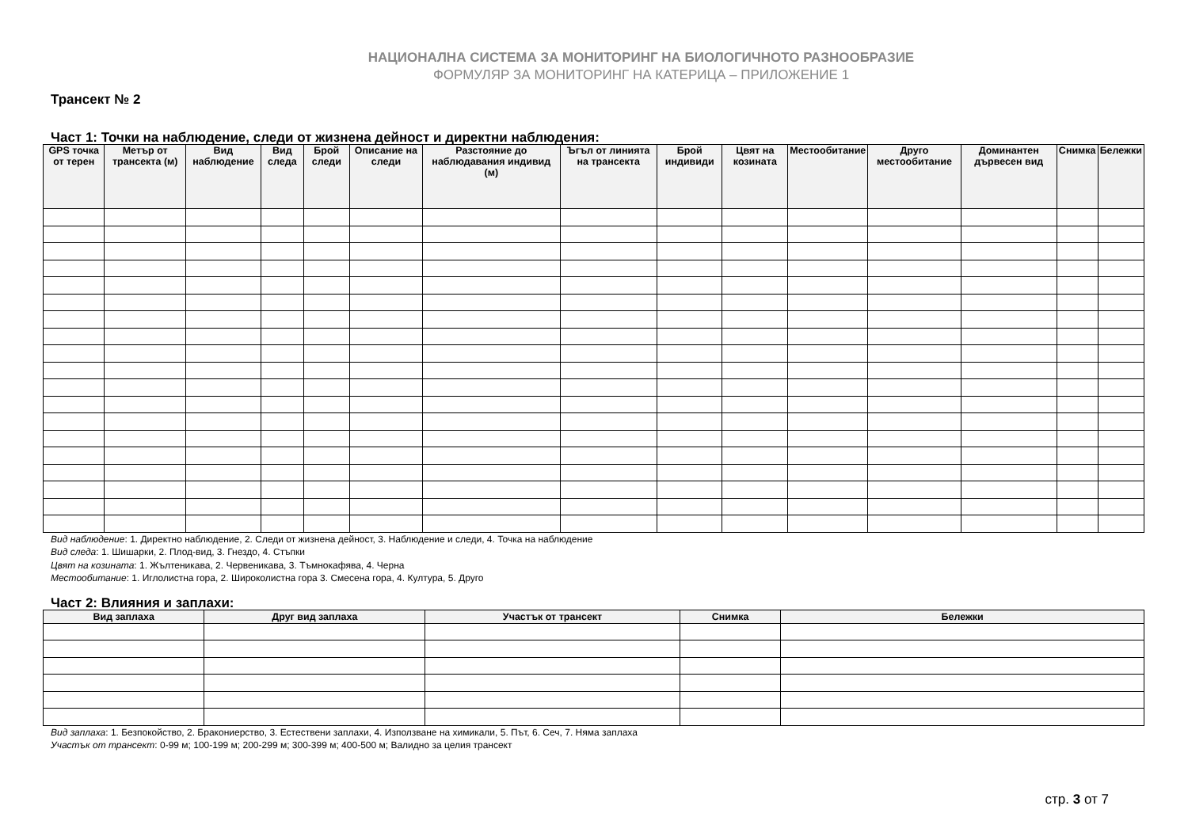НАЦИОНАЛНА СИСТЕМА ЗА МОНИТОРИНГ НА БИОЛОГИЧНОТО РАЗНООБРАЗИЕ
ФОРМУЛЯР ЗА МОНИТОРИНГ НА КАТЕРИЦА – ПРИЛОЖЕНИЕ 1
Трансект № 2
Част 1: Точки на наблюдение, следи от жизнена дейност и директни наблюдения:
| GPS точка от терен | Метър от трансекта (м) | Вид наблюдение | Вид следа | Брой следи | Описание на следи | Разстояние до наблюдавания индивид (м) | Ъгъл от линията на трансекта | Брой индивиди | Цвят на козината | Местообитание | Друго местообитание | Доминантен дървесен вид | Снимка | Бележки |
| --- | --- | --- | --- | --- | --- | --- | --- | --- | --- | --- | --- | --- | --- | --- |
Вид наблюдение: 1. Директно наблюдение, 2. Следи от жизнена дейност, 3. Наблюдение и следи, 4. Точка на наблюдение
Вид следа: 1. Шишарки, 2. Плод-вид, 3. Гнездо, 4. Стъпки
Цвят на козината: 1. Жълтеникава, 2. Червеникава, 3. Тъмнокафява, 4. Черна
Местообитание: 1. Иглолистна гора, 2. Широколистна гора 3. Смесена гора, 4. Култура, 5. Друго
Част 2: Влияния и заплахи:
| Вид заплаха | Друг вид заплаха | Участък от трансект | Снимка | Бележки |
| --- | --- | --- | --- | --- |
Вид заплаха: 1. Безпокойство, 2. Бракониерство, 3. Естествени заплахи, 4. Използване на химикали, 5. Път, 6. Сеч, 7. Няма заплаха
Участък от трансект: 0-99 м; 100-199 м; 200-299 м; 300-399 м; 400-500 м; Валидно за целия трансект
стр. 3 от 7